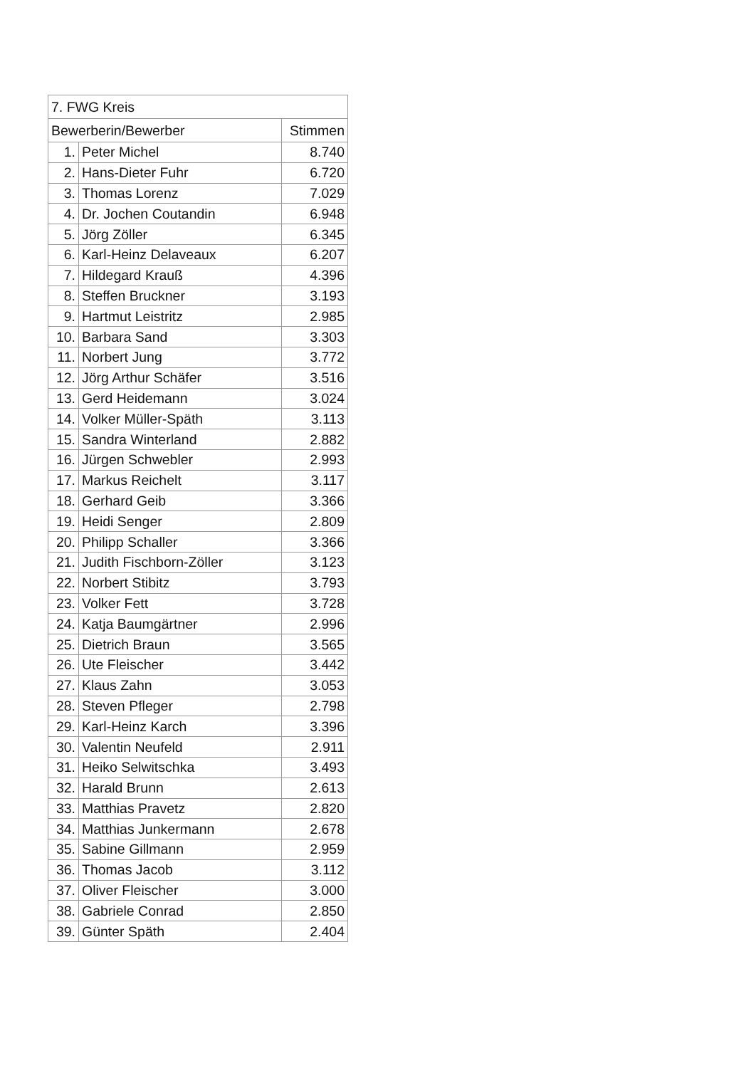| 7. FWG Kreis | | |
| --- | --- | --- |
| Bewerberin/Bewerber | | Stimmen |
| 1. | Peter Michel | 8.740 |
| 2. | Hans-Dieter Fuhr | 6.720 |
| 3. | Thomas Lorenz | 7.029 |
| 4. | Dr. Jochen Coutandin | 6.948 |
| 5. | Jörg Zöller | 6.345 |
| 6. | Karl-Heinz Delaveaux | 6.207 |
| 7. | Hildegard Krauß | 4.396 |
| 8. | Steffen Bruckner | 3.193 |
| 9. | Hartmut Leistritz | 2.985 |
| 10. | Barbara Sand | 3.303 |
| 11. | Norbert Jung | 3.772 |
| 12. | Jörg Arthur Schäfer | 3.516 |
| 13. | Gerd Heidemann | 3.024 |
| 14. | Volker Müller-Späth | 3.113 |
| 15. | Sandra Winterland | 2.882 |
| 16. | Jürgen Schwebler | 2.993 |
| 17. | Markus Reichelt | 3.117 |
| 18. | Gerhard Geib | 3.366 |
| 19. | Heidi Senger | 2.809 |
| 20. | Philipp Schaller | 3.366 |
| 21. | Judith Fischborn-Zöller | 3.123 |
| 22. | Norbert Stibitz | 3.793 |
| 23. | Volker Fett | 3.728 |
| 24. | Katja Baumgärtner | 2.996 |
| 25. | Dietrich Braun | 3.565 |
| 26. | Ute Fleischer | 3.442 |
| 27. | Klaus Zahn | 3.053 |
| 28. | Steven Pfleger | 2.798 |
| 29. | Karl-Heinz Karch | 3.396 |
| 30. | Valentin Neufeld | 2.911 |
| 31. | Heiko Selwitschka | 3.493 |
| 32. | Harald Brunn | 2.613 |
| 33. | Matthias Pravetz | 2.820 |
| 34. | Matthias Junkermann | 2.678 |
| 35. | Sabine Gillmann | 2.959 |
| 36. | Thomas Jacob | 3.112 |
| 37. | Oliver Fleischer | 3.000 |
| 38. | Gabriele Conrad | 2.850 |
| 39. | Günter Späth | 2.404 |